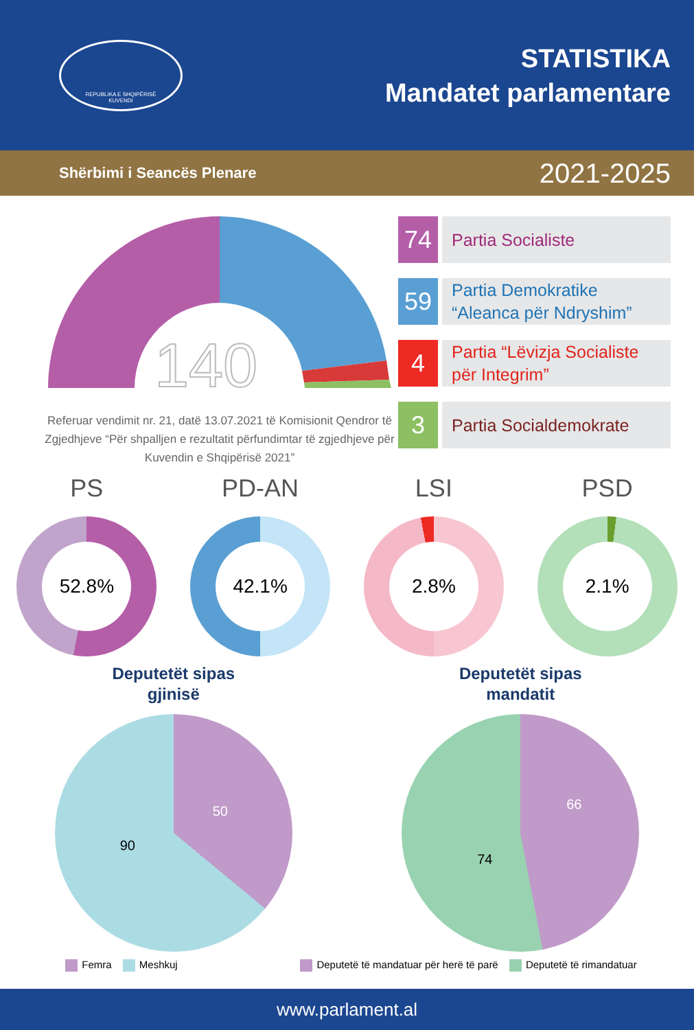REPUBLIKA E SHQIPËRISË
KUVENDI
STATISTIKA
Mandatet parlamentare
Shërbimi i Seancës Plenare 2021-2025
140
Referuar vendimit nr. 21, datë 13.07.2021 të Komisionit Qendror të Zgjedhjeve “Për shpalljen e rezultatit përfundimtar të zgjedhjeve për Kuvendin e Shqipërisë 2021”
74
Partia Socialiste
59
Partia Demokratike
“Aleanca për Ndryshim”
4
Partia “Lëvizja Socialiste
për Integrim”
3
Partia Socialdemokrate
PS
52.8%
PD-AN
42.1%
LSI
2.8%
PSD
2.1%
Deputetët sipas
gjinisë
50
90
Deputetët sipas
mandatit
66
74
Femra Meshkuj Deputetë të mandatuar për herë të parë Deputetë të rimandatuar
www.parlament.al